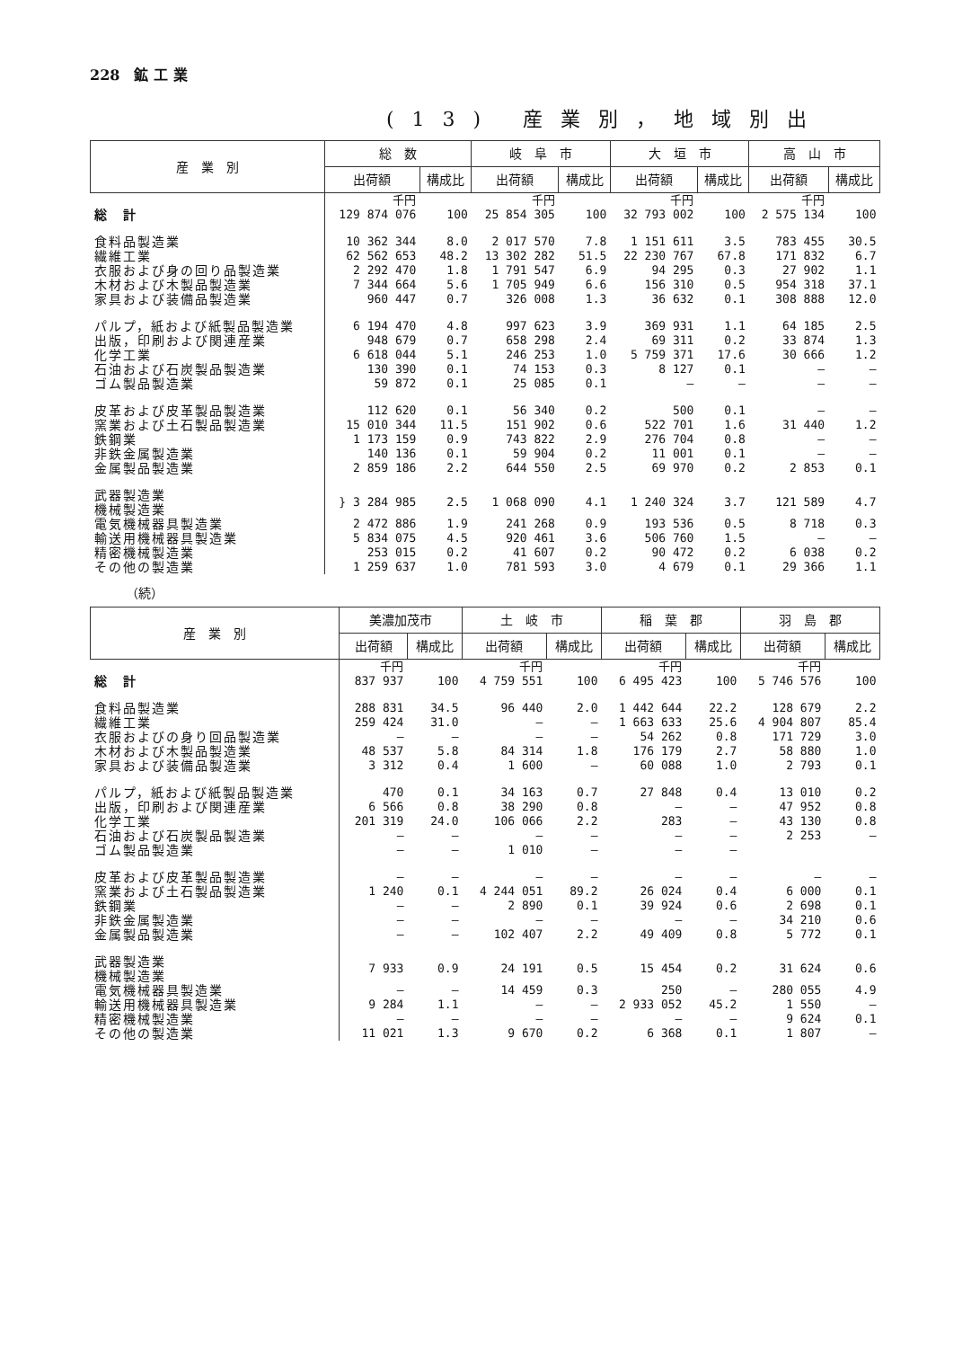228　鉱 工 業
(13) 産業別，地域別出
| 産 業 別 | 総 数 | | 岐 阜 市 | | 大 垣 市 | | 高 山 市 | |
| --- | --- | --- | --- | --- | --- | --- | --- | --- |
| | 出荷額 | 構成比 | 出荷額 | 構成比 | 出荷額 | 構成比 | 出荷額 | 構成比 |
| | 千円 | | 千円 | | 千円 | | 千円 | |
| 総 計 | 129 874 076 | 100 | 25 854 305 | 100 | 32 793 002 | 100 | 2 575 134 | 100 |
| 食料品製造業 | 10 362 344 | 8.0 | 2 017 570 | 7.8 | 1 151 611 | 3.5 | 783 455 | 30.5 |
| 繊維工業 | 62 562 653 | 48.2 | 13 302 282 | 51.5 | 22 230 767 | 67.8 | 171 832 | 6.7 |
| 衣服および身の回り品製造業 | 2 292 470 | 1.8 | 1 791 547 | 6.9 | 94 295 | 0.3 | 27 902 | 1.1 |
| 木材および木製品製造業 | 7 344 664 | 5.6 | 1 705 949 | 6.6 | 156 310 | 0.5 | 954 318 | 37.1 |
| 家具および装備品製造業 | 960 447 | 0.7 | 326 008 | 1.3 | 36 632 | 0.1 | 308 888 | 12.0 |
| パルプ，紙および紙製品製造業 | 6 194 470 | 4.8 | 997 623 | 3.9 | 369 931 | 1.1 | 64 185 | 2.5 |
| 出版，印刷および関連産業 | 948 679 | 0.7 | 658 298 | 2.4 | 69 311 | 0.2 | 33 874 | 1.3 |
| 化学工業 | 6 618 044 | 5.1 | 246 253 | 1.0 | 5 759 371 | 17.6 | 30 666 | 1.2 |
| 石油および石炭製品製造業 | 130 390 | 0.1 | 74 153 | 0.3 | 8 127 | 0.1 | — | — |
| ゴム製品製造業 | 59 872 | 0.1 | 25 085 | 0.1 | — | — | — | — |
| 皮革および皮革製品製造業 | 112 620 | 0.1 | 56 340 | 0.2 | 500 | 0.1 | — | — |
| 窯業および土石製品製造業 | 15 010 344 | 11.5 | 151 902 | 0.6 | 522 701 | 1.6 | 31 440 | 1.2 |
| 鉄鋼業 | 1 173 159 | 0.9 | 743 822 | 2.9 | 276 704 | 0.8 | — | — |
| 非鉄金属製造業 | 140 136 | 0.1 | 59 904 | 0.2 | 11 001 | 0.1 | — | — |
| 金属製品製造業 | 2 859 186 | 2.2 | 644 550 | 2.5 | 69 970 | 0.2 | 2 853 | 0.1 |
| 武器製造業 機械製造業 | } 3 284 985 | 2.5 | 1 068 090 | 4.1 | 1 240 324 | 3.7 | 121 589 | 4.7 |
| 電気機械器具製造業 | 2 472 886 | 1.9 | 241 268 | 0.9 | 193 536 | 0.5 | 8 718 | 0.3 |
| 輸送用機械器具製造業 | 5 834 075 | 4.5 | 920 461 | 3.6 | 506 760 | 1.5 | — | — |
| 精密機械製造業 | 253 015 | 0.2 | 41 607 | 0.2 | 90 472 | 0.2 | 6 038 | 0.2 |
| その他の製造業 | 1 259 637 | 1.0 | 781 593 | 3.0 | 4 679 | 0.1 | 29 366 | 1.1 |
（続）
| 産 業 別 | 美濃加茂市 | | 土 岐 市 | | 稲 葉 郡 | | 羽 島 郡 | |
| --- | --- | --- | --- | --- | --- | --- | --- | --- |
| | 出荷額 | 構成比 | 出荷額 | 構成比 | 出荷額 | 構成比 | 出荷額 | 構成比 |
| | 千円 | | 千円 | | 千円 | | 千円 | |
| 総 計 | 837 937 | 100 | 4 759 551 | 100 | 6 495 423 | 100 | 5 746 576 | 100 |
| 食料品製造業 | 288 831 | 34.5 | 96 440 | 2.0 | 1 442 644 | 22.2 | 128 679 | 2.2 |
| 繊維工業 | 259 424 | 31.0 | — | — | 1 663 633 | 25.6 | 4 904 807 | 85.4 |
| 衣服およびの身り回品製造業 | — | — | — | — | 54 262 | 0.8 | 171 729 | 3.0 |
| 木材および木製品製造業 | 48 537 | 5.8 | 84 314 | 1.8 | 176 179 | 2.7 | 58 880 | 1.0 |
| 家具および装備品製造業 | 3 312 | 0.4 | 1 600 | — | 60 088 | 1.0 | 2 793 | 0.1 |
| パルプ，紙および紙製品製造業 | 470 | 0.1 | 34 163 | 0.7 | 27 848 | 0.4 | 13 010 | 0.2 |
| 出版，印刷および関連産業 | 6 566 | 0.8 | 38 290 | 0.8 | — | — | 47 952 | 0.8 |
| 化学工業 | 201 319 | 24.0 | 106 066 | 2.2 | 283 | — | 43 130 | 0.8 |
| 石油および石炭製品製造業 | — | — | — | — | — | — | 2 253 | — |
| ゴム製品製造業 | — | — | 1 010 | — | — | — | | |
| 皮革および皮革製品製造業 | — | — | — | — | — | — | — | — |
| 窯業および土石製品製造業 | 1 240 | 0.1 | 4 244 051 | 89.2 | 26 024 | 0.4 | 6 000 | 0.1 |
| 鉄鋼業 | — | — | 2 890 | 0.1 | 39 924 | 0.6 | 2 698 | 0.1 |
| 非鉄金属製造業 | — | — | — | — | — | — | 34 210 | 0.6 |
| 金属製品製造業 | — | — | 102 407 | 2.2 | 49 409 | 0.8 | 5 772 | 0.1 |
| 武器製造業 機械製造業 | 7 933 | 0.9 | 24 191 | 0.5 | 15 454 | 0.2 | 31 624 | 0.6 |
| 電気機械器具製造業 | — | — | 14 459 | 0.3 | 250 | — | 280 055 | 4.9 |
| 輸送用機械器具製造業 | 9 284 | 1.1 | — | — | 2 933 052 | 45.2 | 1 550 | — |
| 精密機械製造業 | — | — | — | — | — | — | 9 624 | 0.1 |
| その他の製造業 | 11 021 | 1.3 | 9 670 | 0.2 | 6 368 | 0.1 | 1 807 | — |